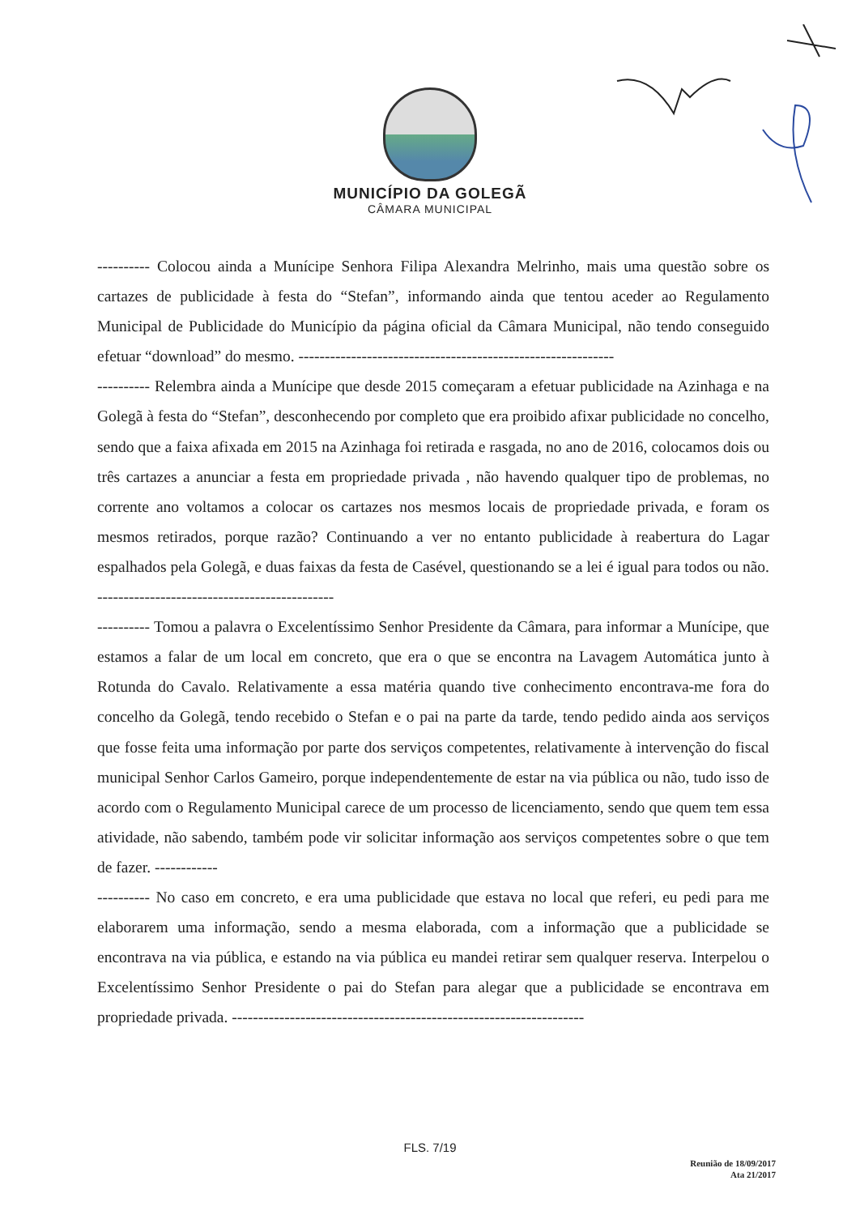MUNICÍPIO DA GOLEGÃ
CÂMARA MUNICIPAL
---------- Colocou ainda a Munícipe Senhora Filipa Alexandra Melrinho, mais uma questão sobre os cartazes de publicidade à festa do “Stefan”, informando ainda que tentou aceder ao Regulamento Municipal de Publicidade do Município da página oficial da Câmara Municipal, não tendo conseguido efetuar “download” do mesmo. ------------------------------------------------------------
---------- Relembra ainda a Munícipe que desde 2015 começaram a efetuar publicidade na Azinhaga e na Golegã à festa do “Stefan”, desconhecendo por completo que era proibido afixar publicidade no concelho, sendo que a faixa afixada em 2015 na Azinhaga foi retirada e rasgada, no ano de 2016, colocamos dois ou três cartazes a anunciar a festa em propriedade privada , não havendo qualquer tipo de problemas, no corrente ano voltamos a colocar os cartazes nos mesmos locais de propriedade privada, e foram os mesmos retirados, porque razão? Continuando a ver no entanto publicidade à reabertura do Lagar espalhados pela Golegã, e duas faixas da festa de Casével, questionando se a lei é igual para todos ou não. ---------------------------------------------
---------- Tomou a palavra o Excelentíssimo Senhor Presidente da Câmara, para informar a Munícipe, que estamos a falar de um local em concreto, que era o que se encontra na Lavagem Automática junto à Rotunda do Cavalo. Relativamente a essa matéria quando tive conhecimento encontrava-me fora do concelho da Golegã, tendo recebido o Stefan e o pai na parte da tarde, tendo pedido ainda aos serviços que fosse feita uma informação por parte dos serviços competentes, relativamente à intervenção do fiscal municipal Senhor Carlos Gameiro, porque independentemente de estar na via pública ou não, tudo isso de acordo com o Regulamento Municipal carece de um processo de licenciamento, sendo que quem tem essa atividade, não sabendo, também pode vir solicitar informação aos serviços competentes sobre o que tem de fazer. ------------
---------- No caso em concreto, e era uma publicidade que estava no local que referi, eu pedi para me elaborarem uma informação, sendo a mesma elaborada, com a informação que a publicidade se encontrava na via pública, e estando na via pública eu mandei retirar sem qualquer reserva. Interpelou o Excelentíssimo Senhor Presidente o pai do Stefan para alegar que a publicidade se encontrava em propriedade privada. -------------------------------------------------------------------
FLS. 7/19
Reunião de 18/09/2017
Ata 21/2017